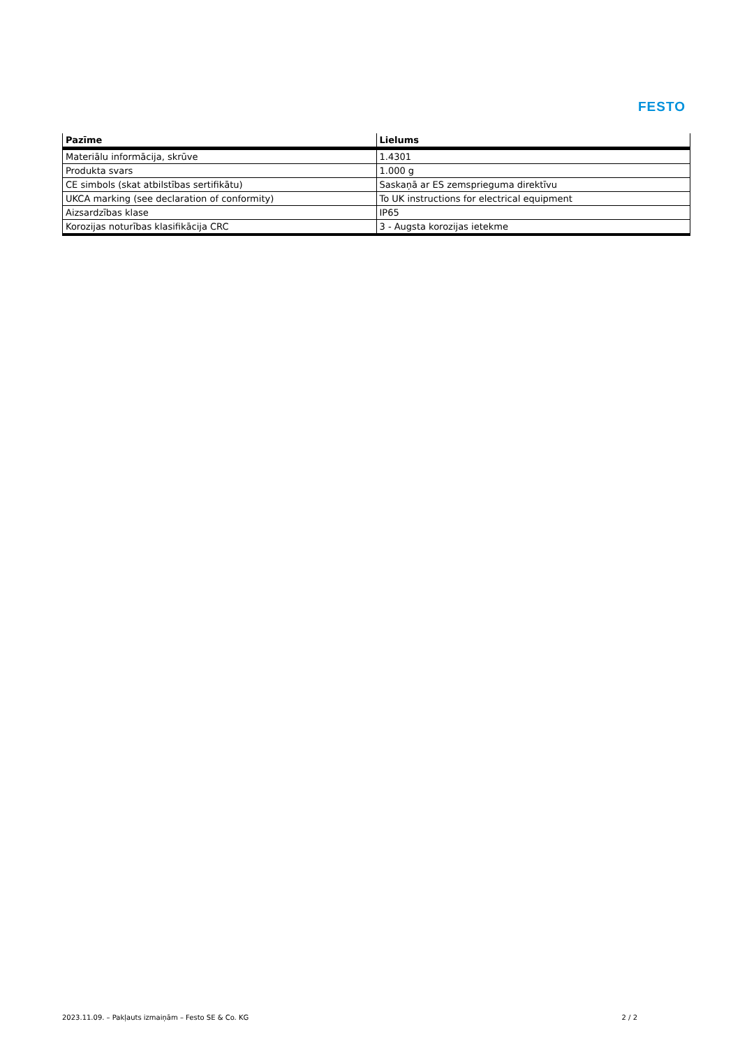FESTO
| Pazīme | Lielums |
| --- | --- |
| Materiālu informācija, skrūve | 1.4301 |
| Produkta svars | 1.000 g |
| CE simbols (skat atbilstības sertifikātu) | Saskaņā ar ES zemsprieguma direktīvu |
| UKCA marking (see declaration of conformity) | To UK instructions for electrical equipment |
| Aizsardzības klase | IP65 |
| Korozijas noturības klasifikācija CRC | 3 - Augsta korozijas ietekme |
2023.11.09. – Pakļauts izmaiņām – Festo SE & Co. KG 2 / 2